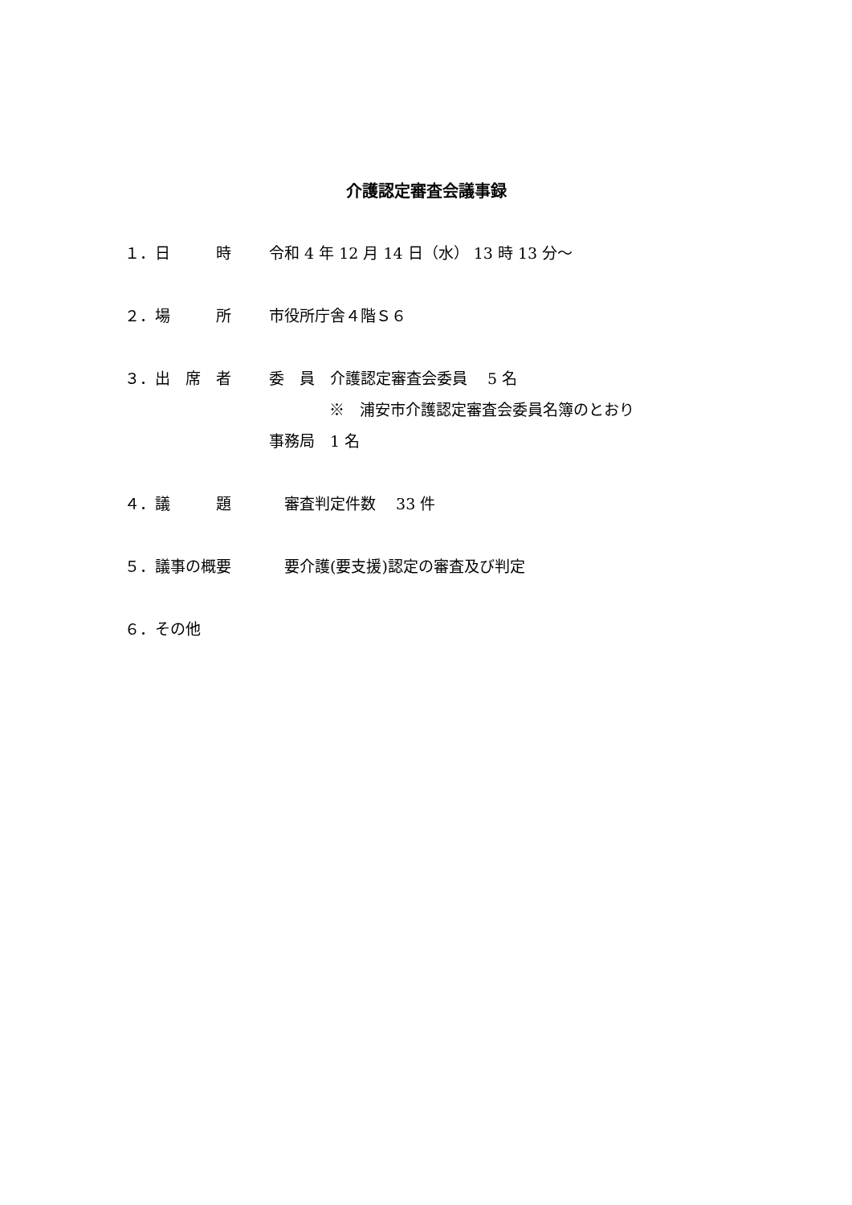介護認定審査会議事録
１．日　　　時 令和 4 年 12 月 14 日（水） 13 時 13 分～
２．場　　　所 市役所庁舎４階Ｓ６
３．出　席　者 委　員　介護認定審査会委員　 5 名
※　浦安市介護認定審査会委員名簿のとおり
事務局　1 名
４．議　　　題 　審査判定件数　 33 件
５．議事の概要 　要介護(要支援)認定の審査及び判定
６．その他